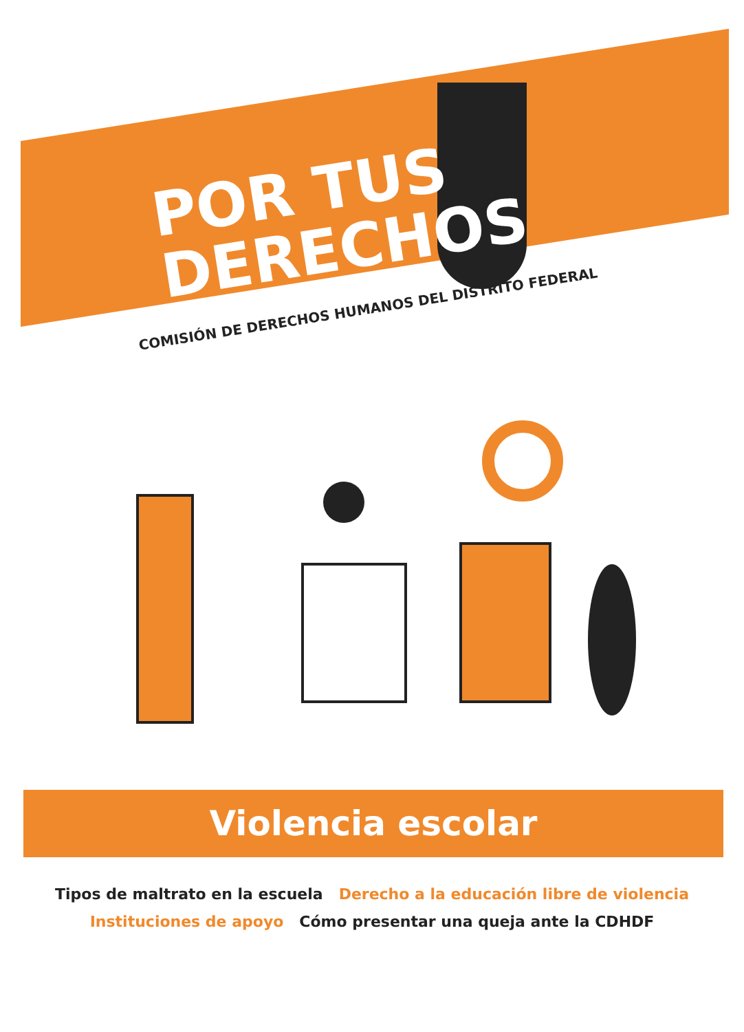POR TUS
DERECHOS
COMISIÓN DE DERECHOS HUMANOS DEL DISTRITO FEDERAL
Violencia escolar
Tipos de maltrato en la escuela Derecho a la educación libre de violencia
Instituciones de apoyo Cómo presentar una queja ante la CDHDF